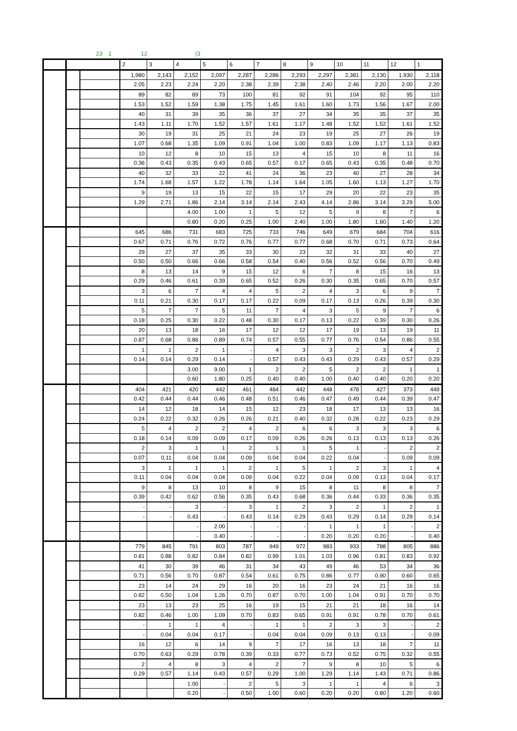23　1 12 (3
| | | | 2 | 3 | 4 | 5 | 6 | 7 | 8 | 9 | 10 | 11 | 12 | 1 |
| --- | --- | --- | --- | --- | --- | --- | --- | --- | --- | --- | --- | --- | --- | --- |
| | | | 1,980 | 2,143 | 2,152 | 2,097 | 2,287 | 2,286 | 2,293 | 2,297 | 2,381 | 2,130 | 1,930 | 2,118 |
| | | | 2.05 | 2.23 | 2.24 | 2.20 | 2.38 | 2.39 | 2.38 | 2.40 | 2.46 | 2.20 | 2.00 | 2.20 |
| | | | 89 | 82 | 89 | 73 | 100 | 81 | 92 | 91 | 104 | 92 | 95 | 110 |
| | | | 1.53 | 1.52 | 1.59 | 1.38 | 1.75 | 1.45 | 1.61 | 1.60 | 1.73 | 1.56 | 1.67 | 2.00 |
| | | | 40 | 31 | 39 | 35 | 36 | 37 | 27 | 34 | 35 | 35 | 37 | 35 |
| | | | 1.43 | 1.11 | 1.70 | 1.52 | 1.57 | 1.61 | 1.17 | 1.48 | 1.52 | 1.52 | 1.61 | 1.52 |
| | | | 30 | 19 | 31 | 25 | 21 | 24 | 23 | 19 | 25 | 27 | 26 | 19 |
| | | | 1.07 | 0.68 | 1.35 | 1.09 | 0.91 | 1.04 | 1.00 | 0.83 | 1.09 | 1.17 | 1.13 | 0.83 |
| | | | 10 | 12 | 8 | 10 | 15 | 13 | 4 | 15 | 10 | 8 | 11 | 16 |
| | | | 0.36 | 0.43 | 0.35 | 0.43 | 0.65 | 0.57 | 0.17 | 0.65 | 0.43 | 0.35 | 0.48 | 0.70 |
| | | | 40 | 32 | 33 | 22 | 41 | 24 | 36 | 23 | 40 | 27 | 28 | 34 |
| | | | 1.74 | 1.68 | 1.57 | 1.22 | 1.78 | 1.14 | 1.64 | 1.05 | 1.60 | 1.13 | 1.27 | 1.70 |
| | | | 9 | 19 | 13 | 15 | 22 | 15 | 17 | 29 | 20 | 22 | 23 | 35 |
| | | | 1.29 | 2.71 | 1.86 | 2.14 | 3.14 | 2.14 | 2.43 | 4.14 | 2.86 | 3.14 | 3.29 | 5.00 |
| | | | | | 4.00 | 1.00 | 1 | 5 | 12 | 5 | 9 | 8 | 7 | 6 |
| | | | | | 0.80 | 0.20 | 0.25 | 1.00 | 2.40 | 1.00 | 1.80 | 1.60 | 1.40 | 1.20 |
| | | | 645 | 686 | 731 | 683 | 725 | 733 | 746 | 649 | 679 | 684 | 704 | 616 |
| | | | 0.67 | 0.71 | 0.76 | 0.72 | 0.76 | 0.77 | 0.77 | 0.68 | 0.70 | 0.71 | 0.73 | 0.64 |
| | | | 29 | 27 | 37 | 35 | 33 | 30 | 23 | 32 | 31 | 33 | 40 | 27 |
| | | | 0.50 | 0.50 | 0.66 | 0.66 | 0.58 | 0.54 | 0.40 | 0.56 | 0.52 | 0.56 | 0.70 | 0.49 |
| | | | 8 | 13 | 14 | 9 | 15 | 12 | 6 | 7 | 8 | 15 | 16 | 13 |
| | | | 0.29 | 0.46 | 0.61 | 0.39 | 0.65 | 0.52 | 0.26 | 0.30 | 0.35 | 0.65 | 0.70 | 0.57 |
| | | | 3 | 6 | 7 | 4 | 4 | 5 | 2 | 4 | 3 | 6 | 9 | 7 |
| | | | 0.11 | 0.21 | 0.30 | 0.17 | 0.17 | 0.22 | 0.09 | 0.17 | 0.13 | 0.26 | 0.39 | 0.30 |
| | | | 5 | 7 | 7 | 5 | 11 | 7 | 4 | 3 | 5 | 9 | 7 | 6 |
| | | | 0.18 | 0.25 | 0.30 | 0.22 | 0.48 | 0.30 | 0.17 | 0.13 | 0.22 | 0.39 | 0.30 | 0.26 |
| | | | 20 | 13 | 18 | 16 | 17 | 12 | 12 | 17 | 19 | 13 | 19 | 11 |
| | | | 0.87 | 0.68 | 0.86 | 0.89 | 0.74 | 0.57 | 0.55 | 0.77 | 0.76 | 0.54 | 0.86 | 0.55 |
| | | | 1 | 1 | 2 | 1 | - | 4 | 3 | 3 | 2 | 3 | 4 | 2 |
| | | | 0.14 | 0.14 | 0.29 | 0.14 | - | 0.57 | 0.43 | 0.43 | 0.29 | 0.43 | 0.57 | 0.29 |
| | | | | | 3.00 | 9.00 | 1 | 2 | 2 | 5 | 2 | 2 | 1 | 1 |
| | | | | | 0.60 | 1.80 | 0.25 | 0.40 | 0.40 | 1.00 | 0.40 | 0.40 | 0.20 | 0.20 |
| | | | 404 | 421 | 420 | 442 | 461 | 484 | 442 | 448 | 478 | 427 | 373 | 449 |
| | | | 0.42 | 0.44 | 0.44 | 0.46 | 0.48 | 0.51 | 0.46 | 0.47 | 0.49 | 0.44 | 0.39 | 0.47 |
| | | | 14 | 12 | 18 | 14 | 15 | 12 | 23 | 18 | 17 | 13 | 13 | 16 |
| | | | 0.24 | 0.22 | 0.32 | 0.26 | 0.26 | 0.21 | 0.40 | 0.32 | 0.28 | 0.22 | 0.23 | 0.29 |
| | | | 5 | 4 | 2 | 2 | 4 | 2 | 6 | 6 | 3 | 3 | 3 | 6 |
| | | | 0.18 | 0.14 | 0.09 | 0.09 | 0.17 | 0.09 | 0.26 | 0.26 | 0.13 | 0.13 | 0.13 | 0.26 |
| | | | 2 | 3 | 1 | 1 | 2 | 1 | 1 | 5 | 1 | - | 2 | 2 |
| | | | 0.07 | 0.11 | 0.04 | 0.04 | 0.09 | 0.04 | 0.04 | 0.22 | 0.04 | - | 0.09 | 0.09 |
| | | | 3 | 1 | 1 | 1 | 2 | 1 | 5 | 1 | 2 | 3 | 1 | 4 |
| | | | 0.11 | 0.04 | 0.04 | 0.04 | 0.09 | 0.04 | 0.22 | 0.04 | 0.09 | 0.13 | 0.04 | 0.17 |
| | | | 9 | 8 | 13 | 10 | 8 | 9 | 15 | 8 | 11 | 8 | 8 | 7 |
| | | | 0.39 | 0.42 | 0.62 | 0.56 | 0.35 | 0.43 | 0.68 | 0.36 | 0.44 | 0.33 | 0.36 | 0.35 |
| | | | - | - | 3 | - | 3 | 1 | 2 | 3 | 2 | 1 | 2 | 1 |
| | | | - | - | 0.43 | - | 0.43 | 0.14 | 0.29 | 0.43 | 0.29 | 0.14 | 0.29 | 0.14 |
| | | | | | - | 2.00 | - | - | - | 1 | 1 | 1 | - | 2 |
| | | | | | - | 0.40 | - | - | - | 0.20 | 0.20 | 0.20 | - | 0.40 |
| | | | 779 | 845 | 791 | 803 | 787 | 949 | 972 | 983 | 933 | 788 | 805 | 886 |
| | | | 0.81 | 0.88 | 0.82 | 0.84 | 0.82 | 0.99 | 1.01 | 1.03 | 0.96 | 0.81 | 0.83 | 0.92 |
| | | | 41 | 30 | 39 | 46 | 31 | 34 | 43 | 49 | 46 | 53 | 34 | 36 |
| | | | 0.71 | 0.56 | 0.70 | 0.87 | 0.54 | 0.61 | 0.75 | 0.86 | 0.77 | 0.90 | 0.60 | 0.65 |
| | | | 23 | 14 | 24 | 29 | 16 | 20 | 16 | 23 | 24 | 21 | 16 | 16 |
| | | | 0.82 | 0.50 | 1.04 | 1.26 | 0.70 | 0.87 | 0.70 | 1.00 | 1.04 | 0.91 | 0.70 | 0.70 |
| | | | 23 | 13 | 23 | 25 | 16 | 19 | 15 | 21 | 21 | 18 | 16 | 14 |
| | | | 0.82 | 0.46 | 1.00 | 1.09 | 0.70 | 0.83 | 0.65 | 0.91 | 0.91 | 0.78 | 0.70 | 0.61 |
| | | | - | 1 | 1 | 4 | - | 1 | 1 | 2 | 3 | 3 | - | 2 |
| | | | - | 0.04 | 0.04 | 0.17 | - | 0.04 | 0.04 | 0.09 | 0.13 | 0.13 | - | 0.09 |
| | | | 16 | 12 | 6 | 14 | 9 | 7 | 17 | 16 | 13 | 18 | 7 | 11 |
| | | | 0.70 | 0.63 | 0.29 | 0.78 | 0.39 | 0.33 | 0.77 | 0.73 | 0.52 | 0.75 | 0.32 | 0.55 |
| | | | 2 | 4 | 8 | 3 | 4 | 2 | 7 | 9 | 8 | 10 | 5 | 6 |
| | | | 0.29 | 0.57 | 1.14 | 0.43 | 0.57 | 0.29 | 1.00 | 1.29 | 1.14 | 1.43 | 0.71 | 0.86 |
| | | | | | 1.00 | - | 2 | 5 | 3 | 1 | 1 | 4 | 6 | 3 |
| | | | | | 0.20 | - | 0.50 | 1.00 | 0.60 | 0.20 | 0.20 | 0.80 | 1.20 | 0.60 |